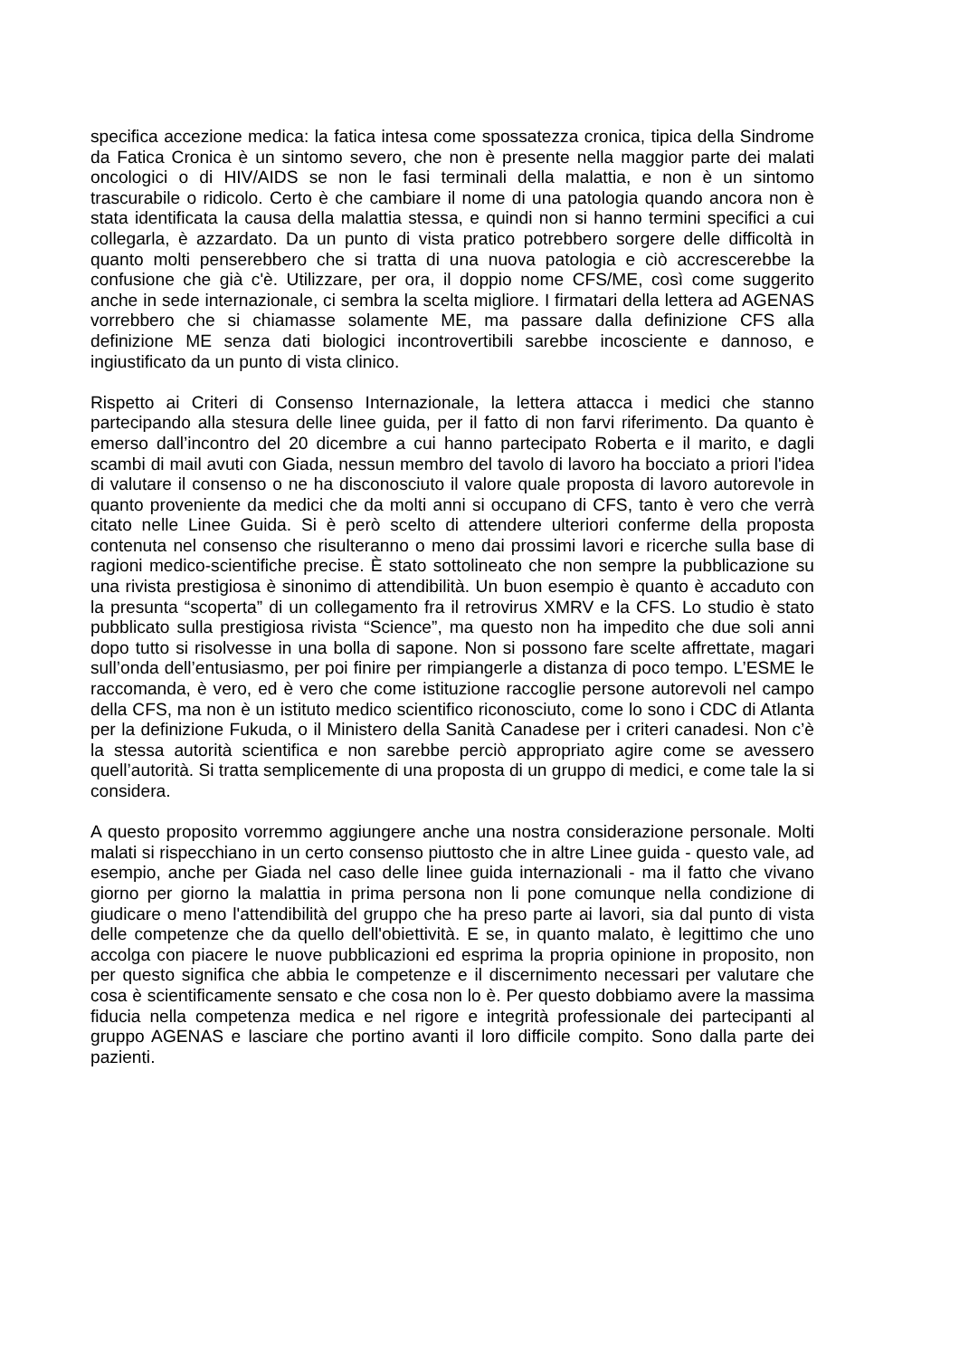specifica accezione medica: la fatica intesa come spossatezza cronica, tipica della Sindrome da Fatica Cronica è un sintomo severo, che non è presente nella maggior parte dei malati oncologici o di HIV/AIDS se non le fasi terminali della malattia, e non è un sintomo trascurabile o ridicolo. Certo è che cambiare il nome di una patologia quando ancora non è stata identificata la causa della malattia stessa, e quindi non si hanno termini specifici a cui collegarla, è azzardato. Da un punto di vista pratico potrebbero sorgere delle difficoltà in quanto molti penserebbero che si tratta di una nuova patologia e ciò accrescerebbe la confusione che già c'è. Utilizzare, per ora, il doppio nome CFS/ME, così come suggerito anche in sede internazionale, ci sembra la scelta migliore. I firmatari della lettera ad AGENAS vorrebbero che si chiamasse solamente ME, ma passare dalla definizione CFS alla definizione ME senza dati biologici incontrovertibili sarebbe incosciente e dannoso, e ingiustificato da un punto di vista clinico.
Rispetto ai Criteri di Consenso Internazionale, la lettera attacca i medici che stanno partecipando alla stesura delle linee guida, per il fatto di non farvi riferimento. Da quanto è emerso dall’incontro del 20 dicembre a cui hanno partecipato Roberta e il marito, e dagli scambi di mail avuti con Giada, nessun membro del tavolo di lavoro ha bocciato a priori l'idea di valutare il consenso o ne ha disconosciuto il valore quale proposta di lavoro autorevole in quanto proveniente da medici che da molti anni si occupano di CFS, tanto è vero che verrà citato nelle Linee Guida. Si è però scelto di attendere ulteriori conferme della proposta contenuta nel consenso che risulteranno o meno dai prossimi lavori e ricerche sulla base di ragioni medico-scientifiche precise. È stato sottolineato che non sempre la pubblicazione su una rivista prestigiosa è sinonimo di attendibilità. Un buon esempio è quanto è accaduto con la presunta “scoperta” di un collegamento fra il retrovirus XMRV e la CFS. Lo studio è stato pubblicato sulla prestigiosa rivista “Science”, ma questo non ha impedito che due soli anni dopo tutto si risolvesse in una bolla di sapone. Non si possono fare scelte affrettate, magari sull’onda dell’entusiasmo, per poi finire per rimpiangerle a distanza di poco tempo. L’ESME le raccomanda, è vero, ed è vero che come istituzione raccoglie persone autorevoli nel campo della CFS, ma non è un istituto medico scientifico riconosciuto, come lo sono i CDC di Atlanta per la definizione Fukuda, o il Ministero della Sanità Canadese per i criteri canadesi. Non c’è la stessa autorità scientifica e non sarebbe perciò appropriato agire come se avessero quell’autorità. Si tratta semplicemente di una proposta di un gruppo di medici, e come tale la si considera.
A questo proposito vorremmo aggiungere anche una nostra considerazione personale. Molti malati si rispecchiano in un certo consenso piuttosto che in altre Linee guida - questo vale, ad esempio, anche per Giada nel caso delle linee guida internazionali - ma il fatto che vivano giorno per giorno la malattia in prima persona non li pone comunque nella condizione di giudicare o meno l'attendibilità del gruppo che ha preso parte ai lavori, sia dal punto di vista delle competenze che da quello dell'obiettività. E se, in quanto malato, è legittimo che uno accolga con piacere le nuove pubblicazioni ed esprima la propria opinione in proposito, non per questo significa che abbia le competenze e il discernimento necessari per valutare che cosa è scientificamente sensato e che cosa non lo è. Per questo dobbiamo avere la massima fiducia nella competenza medica e nel rigore e integrità professionale dei partecipanti al gruppo AGENAS e lasciare che portino avanti il loro difficile compito. Sono dalla parte dei pazienti.